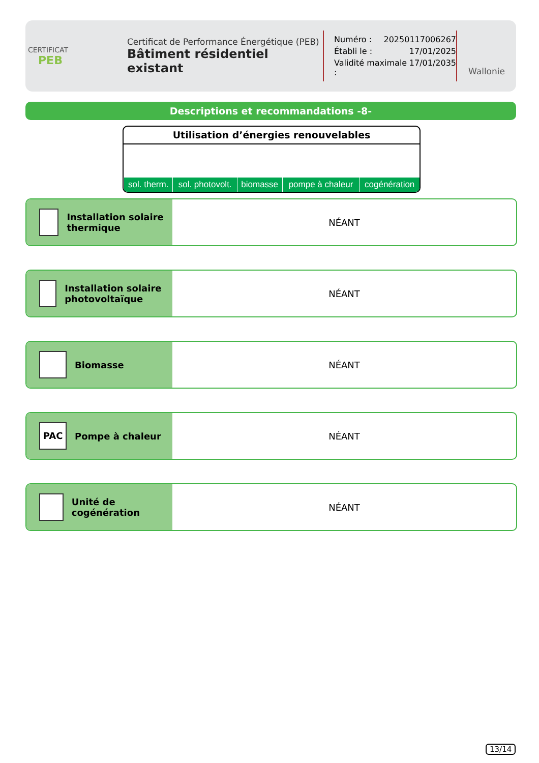CERTIFICAT
PEB
Certificat de Performance Énergétique (PEB)
Bâtiment résidentiel existant
Numéro : 20250117006267
Établi le : 17/01/2025
Validité maximale : 17/01/2035
Wallonie
Descriptions et recommandations -8-
Utilisation d’énergies renouvelables
| sol. therm. | sol. photovolt. | biomasse | pompe à chaleur | cogénération |
Installation solaire thermique
NÉANT
Installation solaire photovoltaïque
NÉANT
Biomasse NÉANT
PAC
Pompe à chaleur
NÉANT
Unité de cogénération NÉANT
13/14